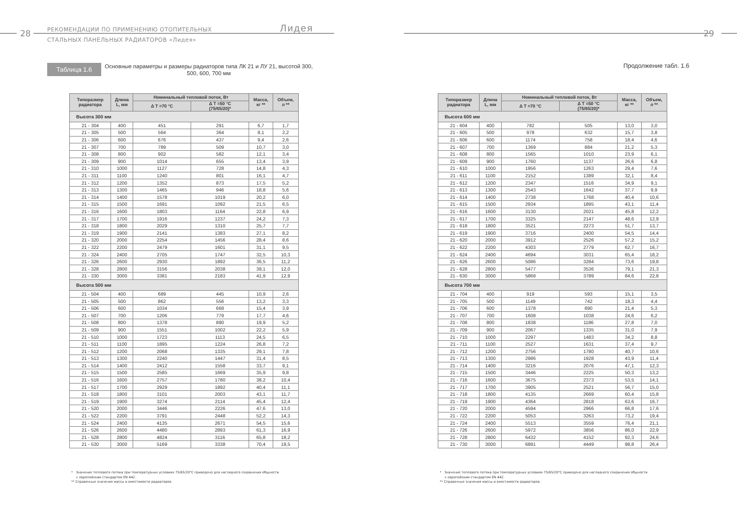28
РЕКОМЕНДАЦИИ ПО ПРИМЕНЕНИЮ ОТОПИТЕЛЬНЫХ
СТАЛЬНЫХ ПАНЕЛЬНЫХ РАДИАТОРОВ «Лидея»
Лидея
Таблица 1.6
Основные параметры и размеры радиаторов типа ЛК 21 и ЛУ 21, высотой 300, 500, 600, 700 мм
| Типоразмер радиатора | Длина L, мм | Номинальный тепловой поток, Вт | | Масса, кг ** | Объем, л ** |
| --- | --- | --- | --- | --- | --- |
| | | Δ T =70 °C | Δ T =50 °C (75/65/20)* | | |
| Высота 300 мм | | | | | |
| 21 - 304 | 400 | 451 | 291 | 6,7 | 1,7 |
| 21 - 305 | 500 | 564 | 364 | 8,1 | 2,2 |
| 21 - 306 | 600 | 676 | 437 | 9,4 | 2,6 |
| 21 - 307 | 700 | 789 | 509 | 10,7 | 3,0 |
| 21 - 308 | 800 | 902 | 582 | 12,1 | 3,4 |
| 21 - 309 | 900 | 1014 | 655 | 13,4 | 3,9 |
| 21 - 310 | 1000 | 1127 | 728 | 14,8 | 4,3 |
| 21 - 311 | 1100 | 1240 | 801 | 16,1 | 4,7 |
| 21 - 312 | 1200 | 1352 | 873 | 17,5 | 5,2 |
| 21 - 313 | 1300 | 1465 | 946 | 18,8 | 5,6 |
| 21 - 314 | 1400 | 1578 | 1019 | 20,2 | 6,0 |
| 21 - 315 | 1500 | 1691 | 1092 | 21,5 | 6,5 |
| 21 - 316 | 1600 | 1803 | 1164 | 22,8 | 6,9 |
| 21 - 317 | 1700 | 1916 | 1237 | 24,2 | 7,3 |
| 21 - 318 | 1800 | 2029 | 1310 | 25,7 | 7,7 |
| 21 - 319 | 1900 | 2141 | 1383 | 27,1 | 8,2 |
| 21 - 320 | 2000 | 2254 | 1456 | 28,4 | 8,6 |
| 21 - 322 | 2200 | 2479 | 1601 | 31,1 | 9,5 |
| 21 - 324 | 2400 | 2705 | 1747 | 32,5 | 10,3 |
| 21 - 326 | 2600 | 2930 | 1892 | 36,5 | 11,2 |
| 21 - 328 | 2800 | 3156 | 2038 | 39,1 | 12,0 |
| 21 - 330 | 3000 | 3381 | 2183 | 41,9 | 12,9 |
| Высота 500 мм | | | | | |
| 21 - 504 | 400 | 689 | 445 | 10,9 | 2,6 |
| 21 - 505 | 500 | 862 | 556 | 13,2 | 3,3 |
| 21 - 506 | 600 | 1034 | 668 | 15,4 | 3,9 |
| 21 - 507 | 700 | 1206 | 779 | 17,7 | 4,6 |
| 21 - 508 | 800 | 1378 | 890 | 19,9 | 5,2 |
| 21 - 509 | 900 | 1551 | 1002 | 22,2 | 5,9 |
| 21 - 510 | 1000 | 1723 | 1113 | 24,5 | 6,5 |
| 21 - 511 | 1100 | 1895 | 1224 | 26,8 | 7,2 |
| 21 - 512 | 1200 | 2068 | 1335 | 29,1 | 7,8 |
| 21 - 513 | 1300 | 2240 | 1447 | 31,4 | 8,5 |
| 21 - 514 | 1400 | 2412 | 1558 | 33,7 | 9,1 |
| 21 - 515 | 1500 | 2585 | 1669 | 35,9 | 9,8 |
| 21 - 516 | 1600 | 2757 | 1780 | 38,2 | 10,4 |
| 21 - 517 | 1700 | 2929 | 1892 | 40,4 | 11,1 |
| 21 - 518 | 1800 | 3101 | 2003 | 43,1 | 11,7 |
| 21 - 519 | 1900 | 3274 | 2114 | 45,4 | 12,4 |
| 21 - 520 | 2000 | 3446 | 2226 | 47,6 | 13,0 |
| 21 - 522 | 2200 | 3791 | 2448 | 52,2 | 14,3 |
| 21 - 524 | 2400 | 4135 | 2671 | 54,5 | 15,6 |
| 21 - 526 | 2600 | 4480 | 2893 | 61,3 | 16,9 |
| 21 - 528 | 2800 | 4824 | 3116 | 65,8 | 18,2 |
| 21 - 530 | 3000 | 5169 | 3338 | 70,4 | 19,5 |
* Значение теплового потока при температурных условиях 75/65/20°С приведено для наглядного сохранения общности
с европейским стандартом EN 442.
** Справочные значения массы и вместимости радиаторов.
29
Продолжение табл. 1.6
| Типоразмер радиатора | Длина L, мм | Номинальный тепловой поток, Вт | | Масса, кг ** | Объем, л ** |
| --- | --- | --- | --- | --- | --- |
| | | Δ T =70 °C | Δ T =50 °C (75/65/20)* | | |
| Высота 600 мм | | | | | |
| 21 - 604 | 400 | 782 | 505 | 13,0 | 3,0 |
| 21 - 605 | 500 | 978 | 632 | 15,7 | 3,8 |
| 21 - 606 | 600 | 1174 | 758 | 18,4 | 4,6 |
| 21 - 607 | 700 | 1369 | 884 | 21,2 | 5,3 |
| 21 - 608 | 800 | 1565 | 1010 | 23,9 | 6,1 |
| 21 - 609 | 900 | 1760 | 1137 | 26,6 | 6,8 |
| 21 - 610 | 1000 | 1956 | 1263 | 29,4 | 7,6 |
| 21 - 611 | 1100 | 2152 | 1389 | 32,1 | 8,4 |
| 21 - 612 | 1200 | 2347 | 1516 | 34,9 | 9,1 |
| 21 - 613 | 1300 | 2543 | 1642 | 37,7 | 9,9 |
| 21 - 614 | 1400 | 2738 | 1768 | 40,4 | 10,6 |
| 21 - 615 | 1500 | 2934 | 1895 | 43,1 | 11,4 |
| 21 - 616 | 1600 | 3130 | 2021 | 45,8 | 12,2 |
| 21 - 617 | 1700 | 3325 | 2147 | 48,6 | 12,9 |
| 21 - 618 | 1800 | 3521 | 2273 | 51,7 | 13,7 |
| 21 - 619 | 1900 | 3716 | 2400 | 54,5 | 14,4 |
| 21 - 620 | 2000 | 3912 | 2526 | 57,2 | 15,2 |
| 21 - 622 | 2200 | 4303 | 2779 | 62,7 | 16,7 |
| 21 - 624 | 2400 | 4694 | 3031 | 65,4 | 18,2 |
| 21 - 626 | 2600 | 5086 | 3284 | 73,6 | 19,8 |
| 21 - 628 | 2800 | 5477 | 3536 | 79,1 | 21,3 |
| 21 - 630 | 3000 | 5868 | 3789 | 84,6 | 22,8 |
| Высота 700 мм | | | | | |
| 21 - 704 | 400 | 919 | 593 | 15,1 | 3,5 |
| 21 - 705 | 500 | 1149 | 742 | 18,3 | 4,4 |
| 21 - 706 | 600 | 1378 | 890 | 21,4 | 5,3 |
| 21 - 707 | 700 | 1608 | 1038 | 24,6 | 6,2 |
| 21 - 708 | 800 | 1838 | 1186 | 27,8 | 7,0 |
| 21 - 709 | 900 | 2067 | 1335 | 31,0 | 7,9 |
| 21 - 710 | 1000 | 2297 | 1483 | 34,2 | 8,8 |
| 21 - 711 | 1100 | 2527 | 1631 | 37,4 | 9,7 |
| 21 - 712 | 1200 | 2756 | 1780 | 40,7 | 10,6 |
| 21 - 713 | 1300 | 2986 | 1928 | 43,9 | 11,4 |
| 21 - 714 | 1400 | 3216 | 2076 | 47,1 | 12,3 |
| 21 - 715 | 1500 | 3446 | 2225 | 50,3 | 13,2 |
| 21 - 716 | 1600 | 3675 | 2373 | 53,5 | 14,1 |
| 21 - 717 | 1700 | 3905 | 2521 | 56,7 | 15,0 |
| 21 - 718 | 1800 | 4135 | 2669 | 60,4 | 15,8 |
| 21 - 719 | 1900 | 4364 | 2818 | 63,6 | 16,7 |
| 21 - 720 | 2000 | 4594 | 2966 | 66,8 | 17,6 |
| 21 - 722 | 2200 | 5053 | 3263 | 73,2 | 19,4 |
| 21 - 724 | 2400 | 5513 | 3559 | 76,4 | 21,1 |
| 21 - 726 | 2600 | 5972 | 3856 | 86,0 | 22,9 |
| 21 - 728 | 2800 | 6432 | 4152 | 92,3 | 24,6 |
| 21 - 730 | 3000 | 6891 | 4449 | 98,8 | 26,4 |
* Значение теплового потока при температурных условиях 75/65/20°С приведено для наглядного сохранения общности
с европейским стандартом EN 442.
** Справочные значения массы и вместимости радиаторов.